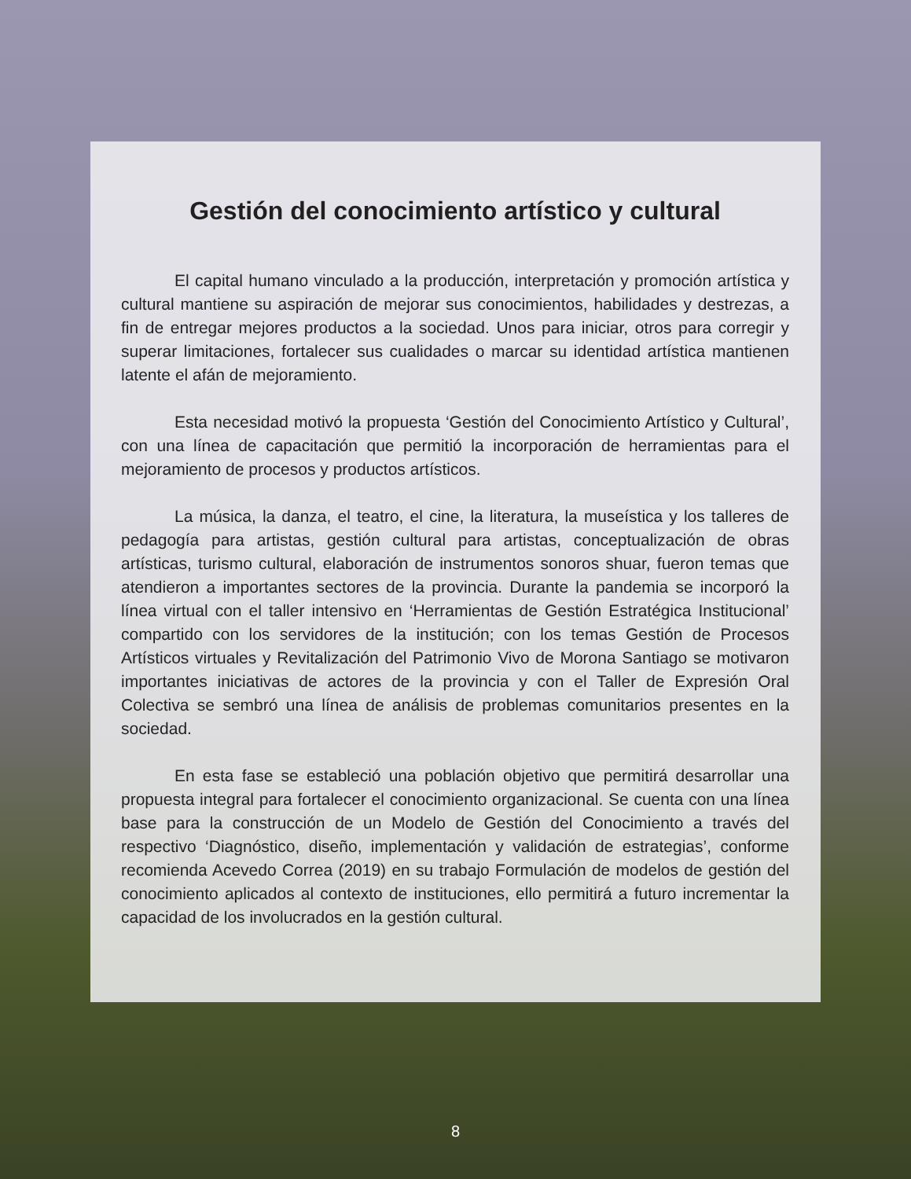Gestión del conocimiento artístico y cultural
El capital humano vinculado a la producción, interpretación y promoción artística y cultural mantiene su aspiración de mejorar sus conocimientos, habilidades y destrezas, a fin de entregar mejores productos a la sociedad. Unos para iniciar, otros para corregir y superar limitaciones, fortalecer sus cualidades o marcar su identidad artística mantienen latente el afán de mejoramiento.
Esta necesidad motivó la propuesta ‘Gestión del Conocimiento Artístico y Cultural’, con una línea de capacitación que permitió la incorporación de herramientas para el mejoramiento de procesos y productos artísticos.
La música, la danza, el teatro, el cine, la literatura, la museística y los talleres de pedagogía para artistas, gestión cultural para artistas, conceptualización de obras artísticas, turismo cultural, elaboración de instrumentos sonoros shuar, fueron temas que atendieron a importantes sectores de la provincia. Durante la pandemia se incorporó la línea virtual con el taller intensivo en ‘Herramientas de Gestión Estratégica Institucional’ compartido con los servidores de la institución; con los temas Gestión de Procesos Artísticos virtuales y Revitalización del Patrimonio Vivo de Morona Santiago se motivaron importantes iniciativas de actores de la provincia y con el Taller de Expresión Oral Colectiva se sembró una línea de análisis de problemas comunitarios presentes en la sociedad.
En esta fase se estableció una población objetivo que permitirá desarrollar una propuesta integral para fortalecer el conocimiento organizacional. Se cuenta con una línea base para la construcción de un Modelo de Gestión del Conocimiento a través del respectivo ‘Diagnóstico, diseño, implementación y validación de estrategias’, conforme recomienda Acevedo Correa (2019) en su trabajo Formulación de modelos de gestión del conocimiento aplicados al contexto de instituciones, ello permitirá a futuro incrementar la capacidad de los involucrados en la gestión cultural.
8